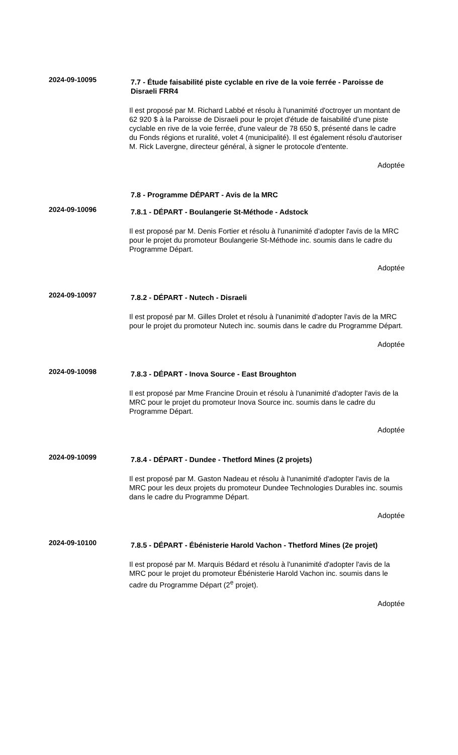2024-09-10095
7.7 - Étude faisabilité piste cyclable en rive de la voie ferrée - Paroisse de Disraeli FRR4
Il est proposé par M. Richard Labbé et résolu à l'unanimité d'octroyer un montant de 62 920 $ à la Paroisse de Disraeli pour le projet d'étude de faisabilité d’une piste cyclable en rive de la voie ferrée, d'une valeur de 78 650 $, présenté dans le cadre du Fonds régions et ruralité, volet 4 (municipalité). Il est également résolu d'autoriser M. Rick Lavergne, directeur général, à signer le protocole d'entente.
Adoptée
7.8 - Programme DÉPART - Avis de la MRC
2024-09-10096
7.8.1 - DÉPART - Boulangerie St-Méthode - Adstock
Il est proposé par M. Denis Fortier et résolu à l'unanimité d'adopter l'avis de la MRC pour le projet du promoteur Boulangerie St-Méthode inc. soumis dans le cadre du Programme Départ.
Adoptée
2024-09-10097
7.8.2 - DÉPART - Nutech - Disraeli
Il est proposé par M. Gilles Drolet et résolu à l'unanimité d'adopter l'avis de la MRC pour le projet du promoteur Nutech inc. soumis dans le cadre du Programme Départ.
Adoptée
2024-09-10098
7.8.3 - DÉPART - Inova Source - East Broughton
Il est proposé par Mme Francine Drouin et résolu à l'unanimité d'adopter l'avis de la MRC pour le projet du promoteur Inova Source inc. soumis dans le cadre du Programme Départ.
Adoptée
2024-09-10099
7.8.4 - DÉPART - Dundee - Thetford Mines (2 projets)
Il est proposé par M. Gaston Nadeau et résolu à l'unanimité d'adopter l'avis de la MRC pour les deux projets du promoteur Dundee Technologies Durables inc. soumis dans le cadre du Programme Départ.
Adoptée
2024-09-10100
7.8.5 - DÉPART - Ébénisterie Harold Vachon - Thetford Mines (2e projet)
Il est proposé par M. Marquis Bédard et résolu à l'unanimité d'adopter l'avis de la MRC pour le projet du promoteur Ébénisterie Harold Vachon inc. soumis dans le cadre du Programme Départ (2<sup>e</sup> projet).
Adoptée